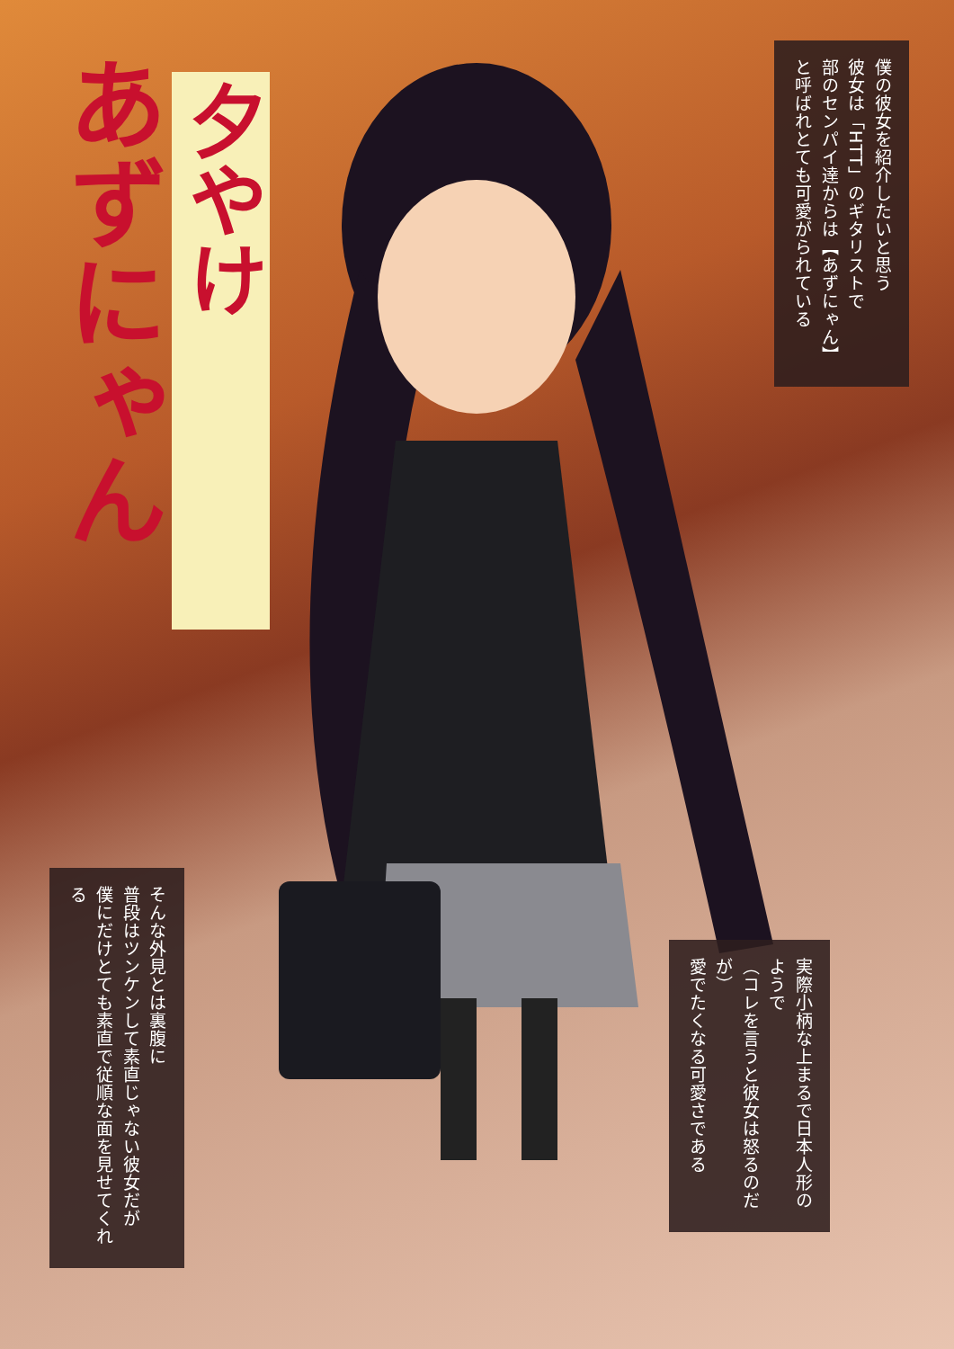夕やけ
あずにゃん
僕の彼女を紹介したいと思う
彼女は「HTT」のギタリストで
部のセンパイ達からは【あずにゃん】
と呼ばれとても可愛がられている
そんな外見とは裏腹に
普段はツンケンして素直じゃない彼女だが
僕にだけとても素直で従順な面を見せてくれる
実際小柄な上まるで日本人形のようで
（コレを言うと彼女は怒るのだが）
愛でたくなる可愛さである